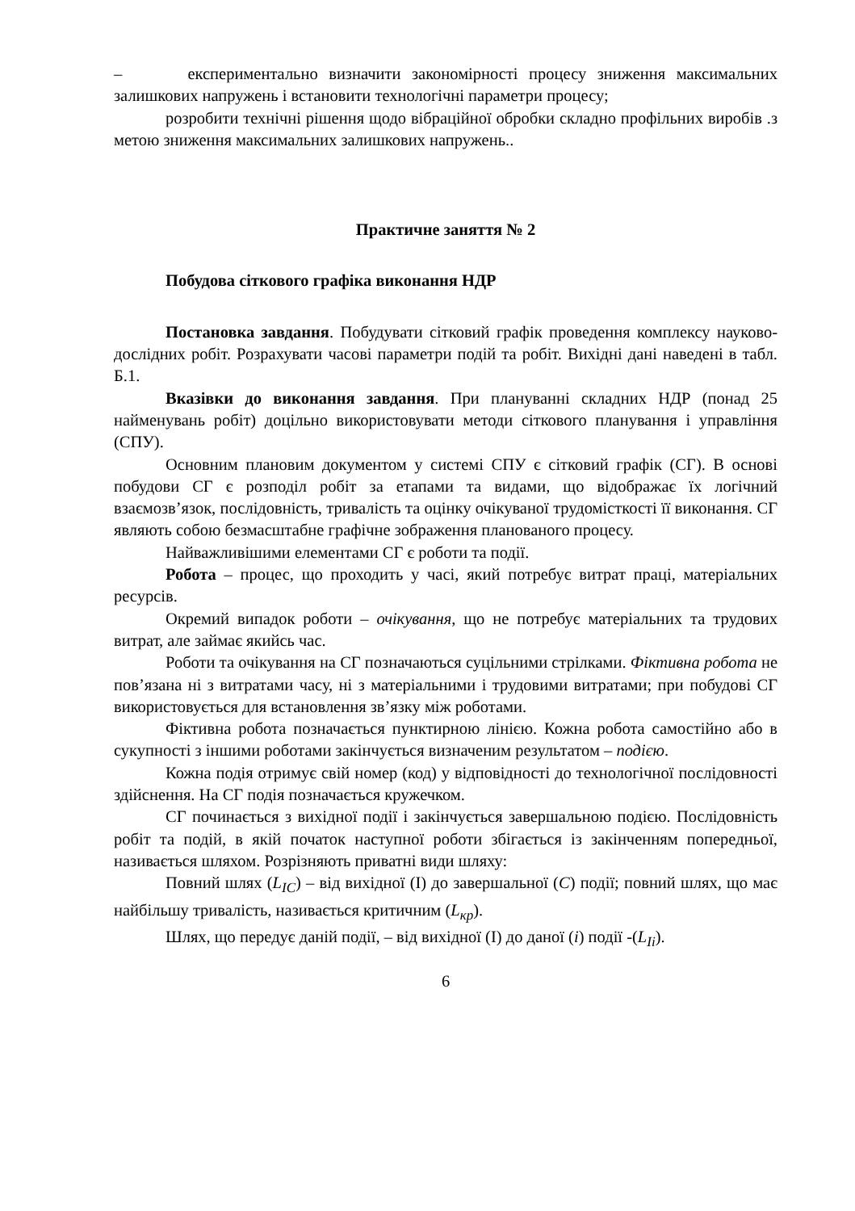– експериментально визначити закономірності процесу зниження максимальних залишкових напружень і встановити технологічні параметри процесу;
розробити технічні рішення щодо вібраційної обробки складно профільних виробів .з метою зниження максимальних залишкових напружень..
Практичне заняття № 2
Побудова сіткового графіка виконання НДР
Постановка завдання. Побудувати сітковий графік проведення комплексу науково-дослідних робіт. Розрахувати часові параметри подій та робіт. Вихідні дані наведені в табл. Б.1.
Вказівки до виконання завдання. При плануванні складних НДР (понад 25 найменувань робіт) доцільно використовувати методи сіткового планування і управління (СПУ).
Основним плановим документом у системі СПУ є сітковий графік (СГ). В основі побудови СГ є розподіл робіт за етапами та видами, що відображає їх логічний взаємозв’язок, послідовність, тривалість та оцінку очікуваної трудомісткості її виконання. СГ являють собою безмасштабне графічне зображення планованого процесу.
Найважливішими елементами СГ є роботи та події.
Робота – процес, що проходить у часі, який потребує витрат праці, матеріальних ресурсів.
Окремий випадок роботи – очікування, що не потребує матеріальних та трудових витрат, але займає якийсь час.
Роботи та очікування на СГ позначаються суцільними стрілками. Фіктивна робота не пов’язана ні з витратами часу, ні з матеріальними і трудовими витратами; при побудові СГ використовується для встановлення зв’язку між роботами.
Фіктивна робота позначається пунктирною лінією. Кожна робота самостійно або в сукупності з іншими роботами закінчується визначеним результатом – подією.
Кожна подія отримує свій номер (код) у відповідності до технологічної послідовності здійснення. На СГ подія позначається кружечком.
СГ починається з вихідної події і закінчується завершальною подією. Послідовність робіт та подій, в якій початок наступної роботи збігається із закінченням попередньої, називається шляхом. Розрізняють приватні види шляху:
Повний шлях (L<sub>IC</sub>) – від вихідної (І) до завершальної (С) події; повний шлях, що має найбільшу тривалість, називається критичним (L<sub>кр</sub>).
Шлях, що передує даній події, – від вихідної (І) до даної (і) події -(L<sub>Ii</sub>).
6